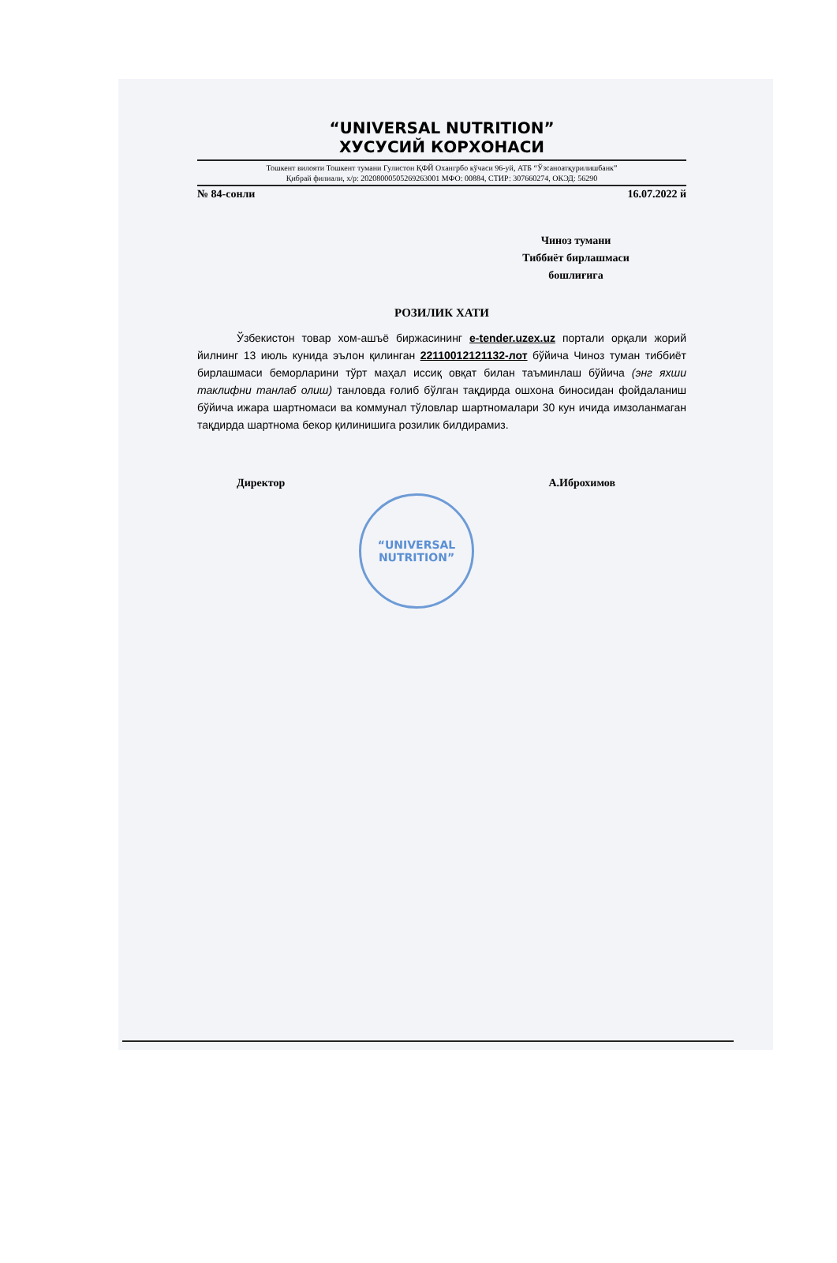“UNIVERSAL NUTRITION”
ХУСУСИЙ КОРХОНАСИ
Тошкент вилояти Тошкент тумани Гулистон ҚФЙ Охангрбо кўчаси 96-уй, АТБ “Ўзсаноатқурилишбанк”
Қибрай филиали, х/р: 20208000505269263001 МФО: 00884, СТИР: 307660274, ОКЭД: 56290
№ 84-сонли 16.07.2022 й
Чиноз тумани
Тиббиёт бирлашмаси
бошлиғига
РОЗИЛИК ХАТИ
Ўзбекистон товар хом-ашъё биржасининг e-tender.uzex.uz портали орқали жорий йилнинг 13 июль кунида эълон қилинган 22110012121132-лот бўйича Чиноз туман тиббиёт бирлашмаси беморларини тўрт маҳал иссиқ овқат билан таъминлаш бўйича (энг яхши таклифни танлаб олиш) танловда ғолиб бўлган тақдирда ошхона биносидан фойдаланиш бўйича ижара шартномаси ва коммунал тўловлар шартномалари 30 кун ичида имзоланмаган тақдирда шартнома бекор қилинишига розилик билдирамиз.
Директор А.Иброхимов
“UNIVERSAL
NUTRITION”